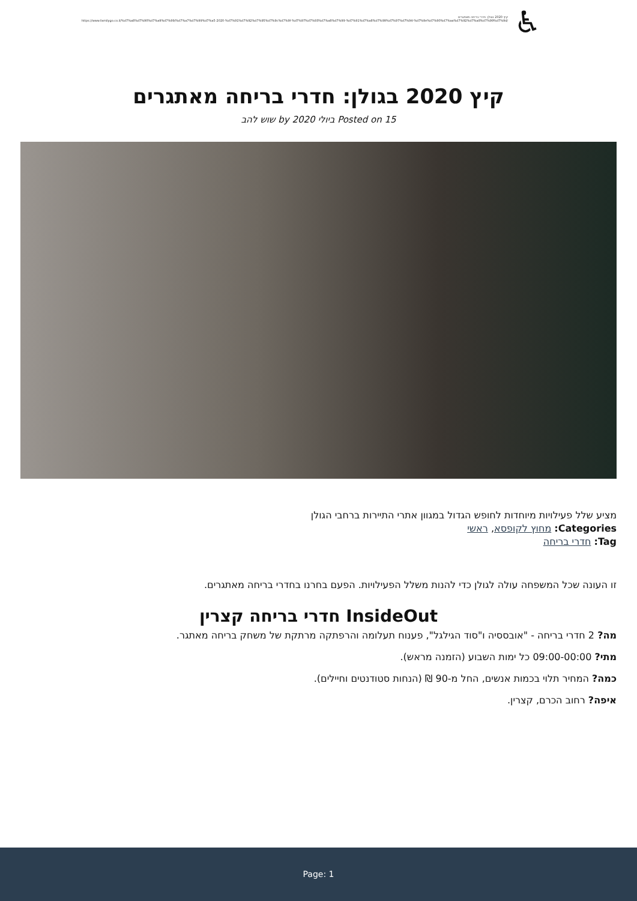קיץ 2020 בגולן: חדרי בריחה מאתגרים
https://www.familygo.co.il/%d7%a8%d7%90%d7%a9%d7%99/%d7%a7%d7%99%d7%a5-2020-%d7%91%d7%92%d7%95%d7%9c%d7%9f-%d7%97%d7%93%d7%a8%d7%99-%d7%91%d7%a8%d7%99%d7%97%d7%94-%d7%9e%d7%90%d7%aa%d7%92%d7%a8%d7%99%d7%9d/
♿
קיץ 2020 בגולן: חדרי בריחה מאתגרים
Posted on 15 ביולי 2020 by שוש להב
מציע שלל פעילויות מיוחדות לחופש הגדול במגוון אתרי התיירות ברחבי הגולן
Categories: מחוץ לקופסא, ראשי
Tag: חדרי בריחה
זו העונה שכל המשפחה עולה לגולן כדי להנות משלל הפעילויות. הפעם בחרנו בחדרי בריחה מאתגרים.
InsideOut חדרי בריחה קצרין
מה? 2 חדרי בריחה - "אובססיה ו"סוד הגילגל", פענוח תעלומה והרפתקה מרתקת של משחק בריחה מאתגר.
מתי? 09:00-00:00 כל ימות השבוע (הזמנה מראש).
כמה? המחיר תלוי בכמות אנשים, החל מ-90 ₪ (הנחות סטודנטים וחיילים).
איפה? רחוב הכרם, קצרין.
Page: 1